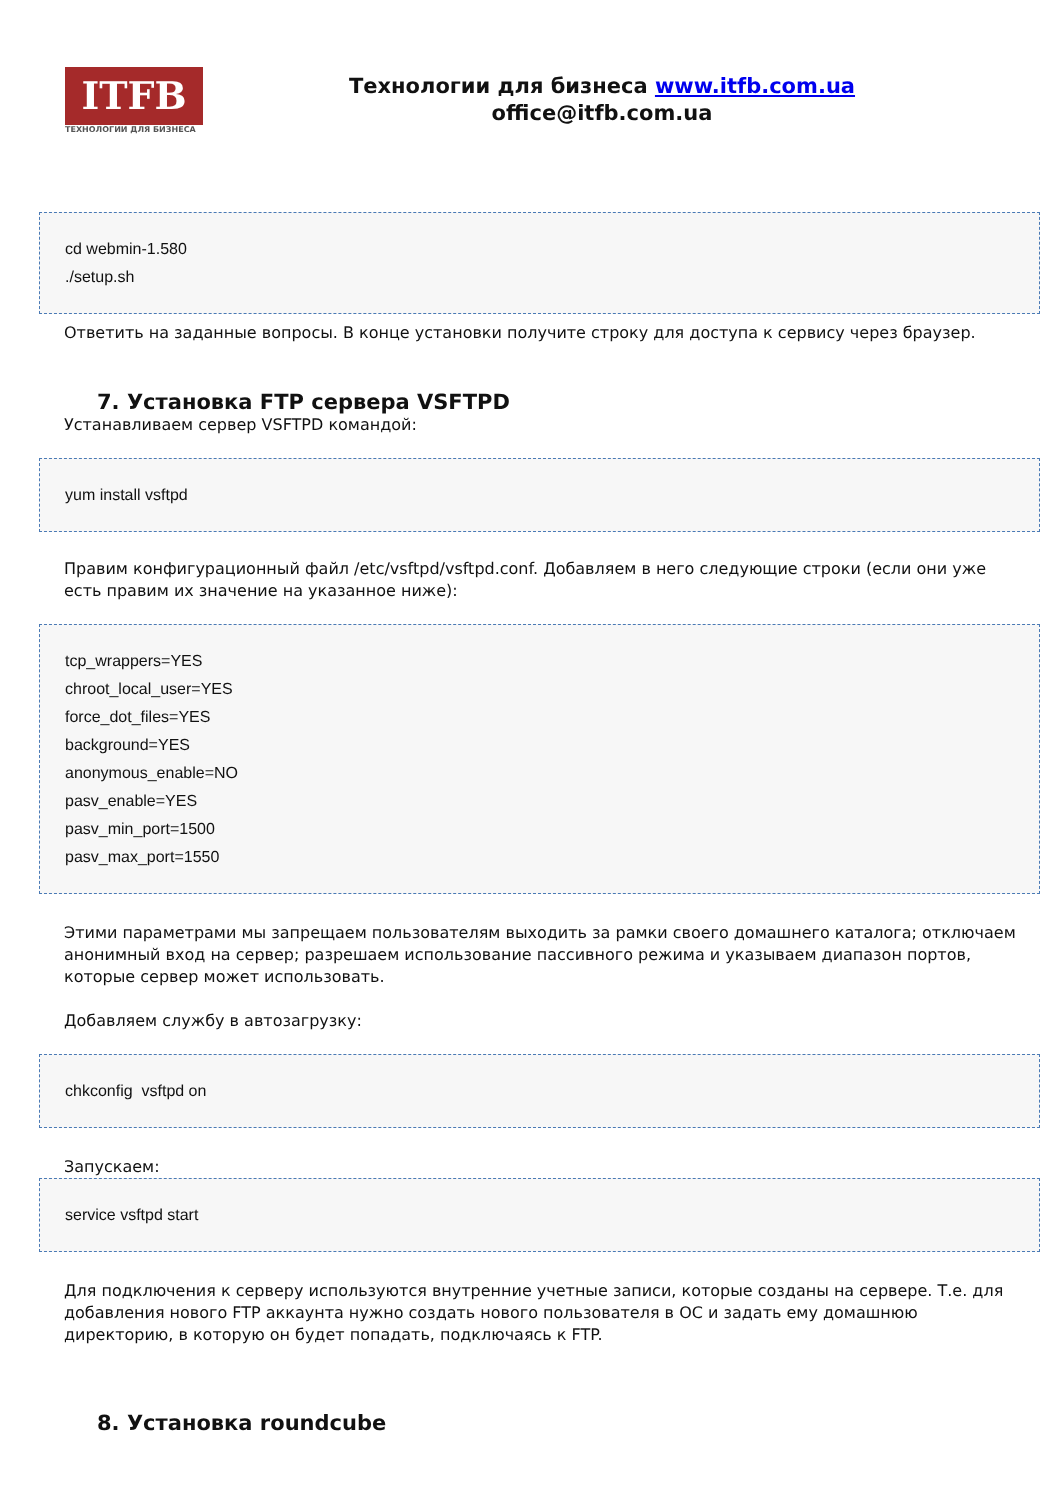ITFB
ТЕХНОЛОГИИ ДЛЯ БИЗНЕСА
Технологии для бизнеса www.itfb.com.ua
office@itfb.com.ua
cd webmin-1.580
./setup.sh
Ответить на заданные вопросы. В конце установки получите строку для доступа к сервису через браузер.
7. Установка FTP сервера VSFTPD
Устанавливаем сервер VSFTPD командой:
yum install vsftpd
Правим конфигурационный файл /etc/vsftpd/vsftpd.conf. Добавляем в него следующие строки (если они уже есть правим их значение на указанное ниже):
tcp_wrappers=YES
chroot_local_user=YES
force_dot_files=YES
background=YES
anonymous_enable=NO
pasv_enable=YES
pasv_min_port=1500
pasv_max_port=1550
Этими параметрами мы запрещаем пользователям выходить за рамки своего домашнего каталога; отключаем анонимный вход на сервер; разрешаем использование пассивного режима и указываем диапазон портов, которые сервер может использовать.
Добавляем службу в автозагрузку:
chkconfig vsftpd on
Запускаем:
service vsftpd start
Для подключения к серверу используются внутренние учетные записи, которые созданы на сервере. Т.е. для добавления нового FTP аккаунта нужно создать нового пользователя в ОС и задать ему домашнюю директорию, в которую он будет попадать, подключаясь к FTP.
8. Установка roundcube